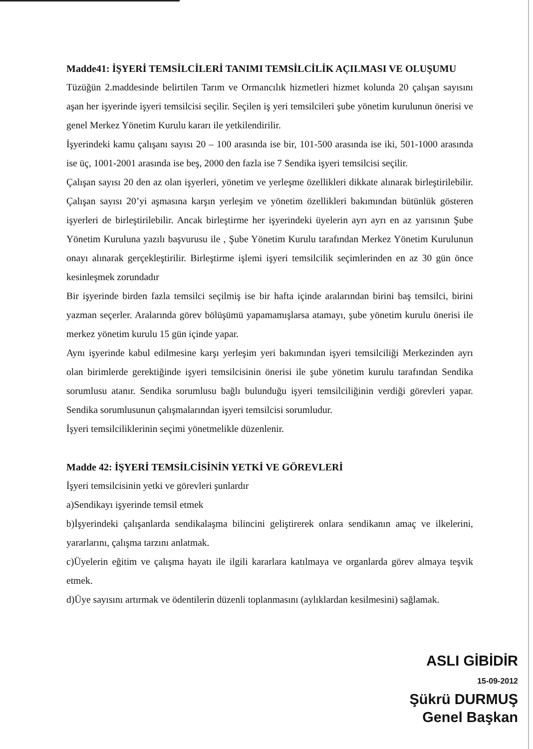Madde41: İŞYERİ TEMSİLCİLERİ TANIMI TEMSİLCİLİK AÇILMASI VE OLUŞUMU
Tüzüğün 2.maddesinde belirtilen Tarım ve Ormancılık hizmetleri hizmet kolunda 20 çalışan sayısını aşan her işyerinde işyeri temsilcisi seçilir. Seçilen iş yeri temsilcileri şube yönetim kurulunun önerisi ve genel Merkez Yönetim Kurulu kararı ile yetkilendirilir.
İşyerindeki kamu çalışanı sayısı 20 – 100 arasında ise bir, 101-500 arasında ise iki, 501-1000 arasında ise üç, 1001-2001 arasında ise beş, 2000 den fazla ise 7 Sendika işyeri temsilcisi seçilir.
Çalışan sayısı 20 den az olan işyerleri, yönetim ve yerleşme özellikleri dikkate alınarak birleştirilebilir. Çalışan sayısı 20’yi aşmasına karşın yerleşim ve yönetim özellikleri bakımından bütünlük gösteren işyerleri de birleştirilebilir. Ancak birleştirme her işyerindeki üyelerin ayrı ayrı en az yarısının Şube Yönetim Kuruluna yazılı başvurusu ile , Şube Yönetim Kurulu tarafından Merkez Yönetim Kurulunun onayı alınarak gerçekleştirilir. Birleştirme işlemi işyeri temsilcilik seçimlerinden en az 30 gün önce kesinleşmek zorundadır
Bir işyerinde birden fazla temsilci seçilmiş ise bir hafta içinde aralarından birini baş temsilci, birini yazman seçerler. Aralarında görev bölüşümü yapamamışlarsa atamayı, şube yönetim kurulu önerisi ile merkez yönetim kurulu 15 gün içinde yapar.
Aynı işyerinde kabul edilmesine karşı yerleşim yeri bakımından işyeri temsilciliği Merkezinden ayrı olan birimlerde gerektiğinde işyeri temsilcisinin önerisi ile şube yönetim kurulu tarafından Sendika sorumlusu atanır. Sendika sorumlusu bağlı bulunduğu işyeri temsilciliğinin verdiği görevleri yapar. Sendika sorumlusunun çalışmalarından işyeri temsilcisi sorumludur.
İşyeri temsilciliklerinin seçimi yönetmelikle düzenlenir.
Madde 42: İŞYERİ TEMSİLCİSİNİN YETKİ VE GÖREVLERİ
İşyeri temsilcisinin yetki ve görevleri şunlardır
a)Sendikayı işyerinde temsil etmek
b)İşyerindeki çalışanlarda sendikalaşma bilincini geliştirerek onlara sendikanın amaç ve ilkelerini, yararlarını, çalışma tarzını anlatmak.
c)Üyelerin eğitim ve çalışma hayatı ile ilgili kararlara katılmaya ve organlarda görev almaya teşvik etmek.
d)Üye sayısını artırmak ve ödentilerin düzenli toplanmasını (aylıklardan kesilmesini) sağlamak.
ASLI GİBİDİR
15-09-2012
Şükrü DURMUŞ
Genel Başkan